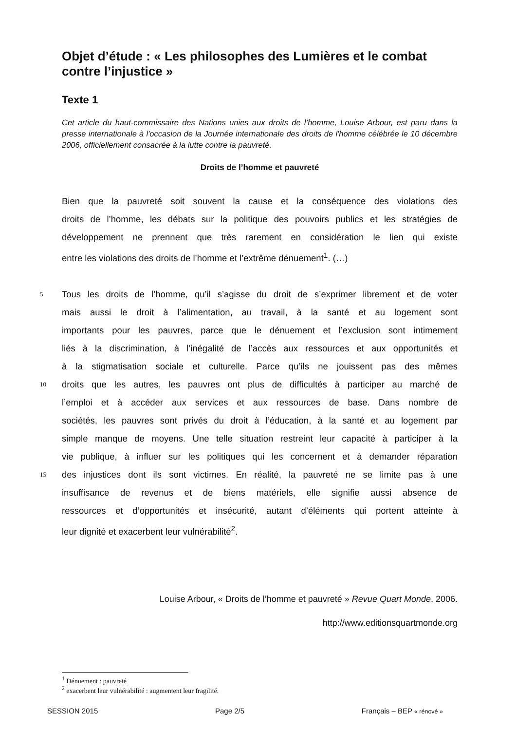Objet d’étude : « Les philosophes des Lumières et le combat contre l’injustice »
Texte 1
Cet article du haut-commissaire des Nations unies aux droits de l’homme, Louise Arbour, est paru dans la presse internationale à l'occasion de la Journée internationale des droits de l'homme célébrée le 10 décembre 2006, officiellement consacrée à la lutte contre la pauvreté.
Droits de l’homme et pauvreté
Bien que la pauvreté soit souvent la cause et la conséquence des violations des
droits de l’homme, les débats sur la politique des pouvoirs publics et les stratégies de
développement ne prennent que très rarement en considération le lien qui existe
entre les violations des droits de l’homme et l’extrême dénuement<sup>1</sup>. (…)
5 Tous les droits de l’homme, qu’il s’agisse du droit de s’exprimer librement et de voter
mais aussi le droit à l’alimentation, au travail, à la santé et au logement sont
importants pour les pauvres, parce que le dénuement et l’exclusion sont intimement
liés à la discrimination, à l’inégalité de l’accès aux ressources et aux opportunités et
à la stigmatisation sociale et culturelle. Parce qu’ils ne jouissent pas des mêmes
10 droits que les autres, les pauvres ont plus de difficultés à participer au marché de
l’emploi et à accéder aux services et aux ressources de base. Dans nombre de
sociétés, les pauvres sont privés du droit à l’éducation, à la santé et au logement par
simple manque de moyens. Une telle situation restreint leur capacité à participer à la
vie publique, à influer sur les politiques qui les concernent et à demander réparation
15 des injustices dont ils sont victimes. En réalité, la pauvreté ne se limite pas à une
insuffisance de revenus et de biens matériels, elle signifie aussi absence de
ressources et d’opportunités et insécurité, autant d’éléments qui portent atteinte à
leur dignité et exacerbent leur vulnérabilité<sup>2</sup>.
Louise Arbour, « Droits de l’homme et pauvreté » Revue Quart Monde, 2006.
http://www.editionsquartmonde.org
<sup>1</sup> Dénuement : pauvreté
<sup>2</sup> exacerbent leur vulnérabilité : augmentent leur fragilité.
SESSION 2015 Page 2/5 Français – BEP « rénové »